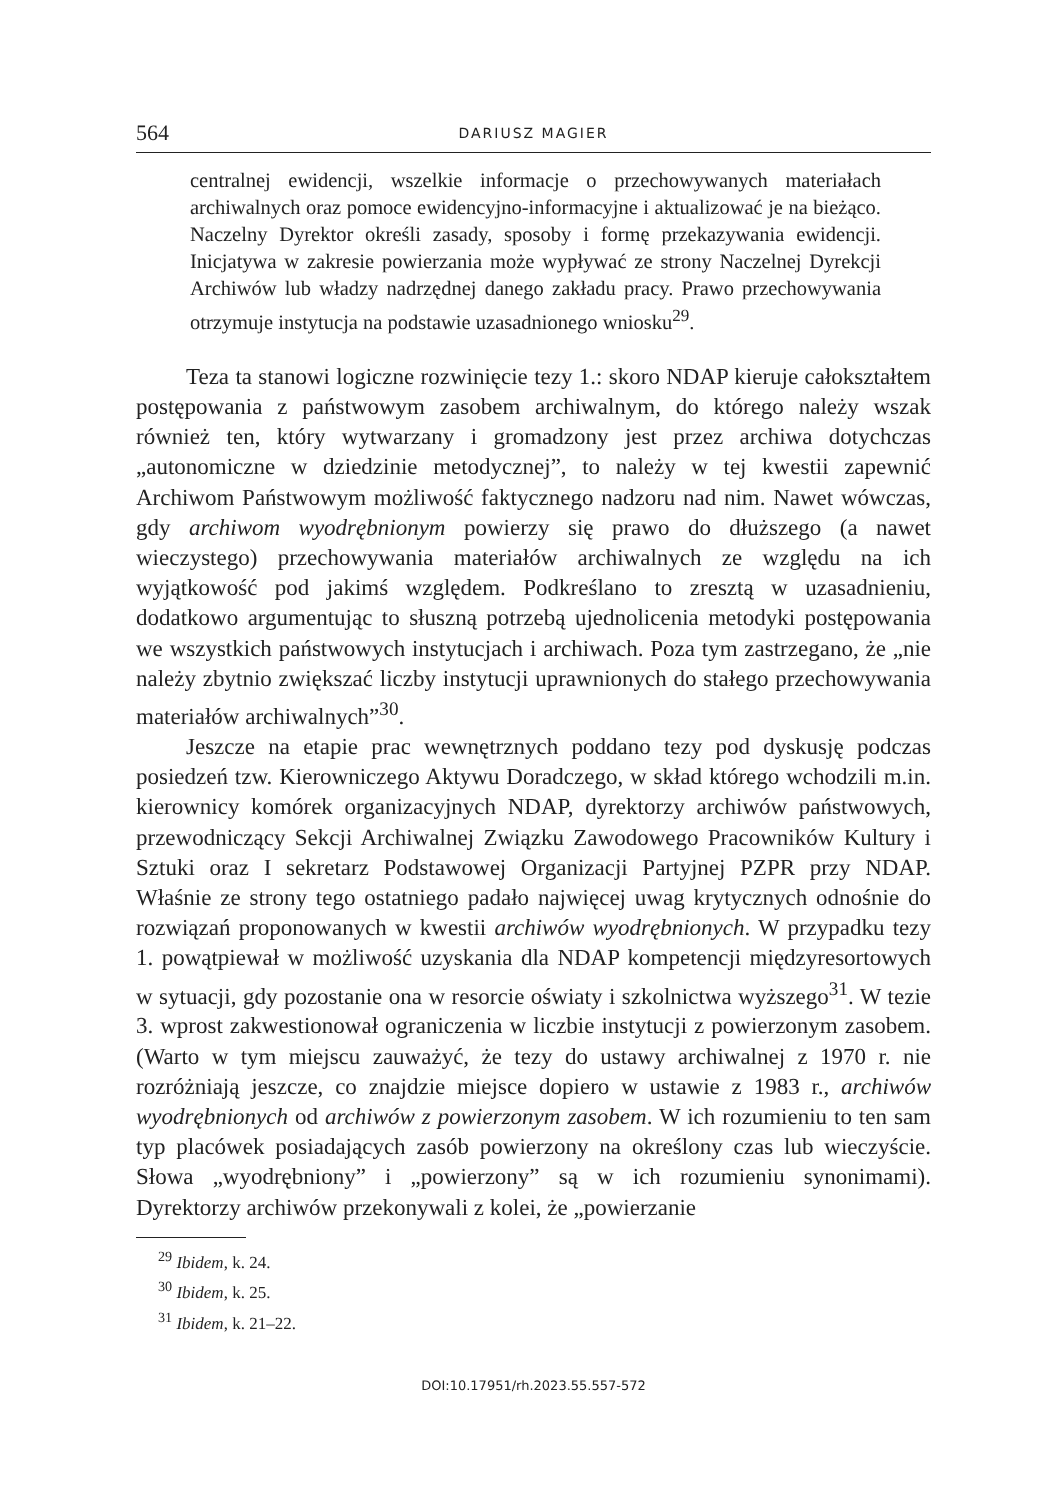564 DARIUSZ MAGIER
centralnej ewidencji, wszelkie informacje o przechowywanych materiałach archiwalnych oraz pomoce ewidencyjno-informacyjne i aktualizować je na bieżąco. Naczelny Dyrektor określi zasady, sposoby i formę przekazywania ewidencji. Inicjatywa w zakresie powierzania może wypływać ze strony Naczelnej Dyrekcji Archiwów lub władzy nadrzędnej danego zakładu pracy. Prawo przechowywania otrzymuje instytucja na podstawie uzasadnionego wniosku<sup>29</sup>.
Teza ta stanowi logiczne rozwinięcie tezy 1.: skoro NDAP kieruje całokształtem postępowania z państwowym zasobem archiwalnym, do którego należy wszak również ten, który wytwarzany i gromadzony jest przez archiwa dotychczas „autonomiczne w dziedzinie metodycznej”, to należy w tej kwestii zapewnić Archiwom Państwowym możliwość faktycznego nadzoru nad nim. Nawet wówczas, gdy archiwom wyodrębnionym powierzy się prawo do dłuższego (a nawet wieczystego) przechowywania materiałów archiwalnych ze względu na ich wyjątkowość pod jakimś względem. Podkreślano to zresztą w uzasadnieniu, dodatkowo argumentując to słuszną potrzebą ujednolicenia metodyki postępowania we wszystkich państwowych instytucjach i archiwach. Poza tym zastrzegano, że „nie należy zbytnio zwiększać liczby instytucji uprawnionych do stałego przechowywania materiałów archiwalnych”<sup>30</sup>.
Jeszcze na etapie prac wewnętrznych poddano tezy pod dyskusję podczas posiedzeń tzw. Kierowniczego Aktywu Doradczego, w skład którego wchodzili m.in. kierownicy komórek organizacyjnych NDAP, dyrektorzy archiwów państwowych, przewodniczący Sekcji Archiwalnej Związku Zawodowego Pracowników Kultury i Sztuki oraz I sekretarz Podstawowej Organizacji Partyjnej PZPR przy NDAP. Właśnie ze strony tego ostatniego padało najwięcej uwag krytycznych odnośnie do rozwiązań proponowanych w kwestii archiwów wyodrębnionych. W przypadku tezy 1. powątpiewał w możliwość uzyskania dla NDAP kompetencji międzyresortowych w sytuacji, gdy pozostanie ona w resorcie oświaty i szkolnictwa wyższego<sup>31</sup>. W tezie 3. wprost zakwestionował ograniczenia w liczbie instytucji z powierzonym zasobem. (Warto w tym miejscu zauważyć, że tezy do ustawy archiwalnej z 1970 r. nie rozróżniają jeszcze, co znajdzie miejsce dopiero w ustawie z 1983 r., archiwów wyodrębnionych od archiwów z powierzonym zasobem. W ich rozumieniu to ten sam typ placówek posiadających zasób powierzony na określony czas lub wieczyście. Słowa „wyodrębniony” i „powierzony” są w ich rozumieniu synonimami). Dyrektorzy archiwów przekonywali z kolei, że „powierzanie
<sup>29</sup> Ibidem, k. 24.
<sup>30</sup> Ibidem, k. 25.
<sup>31</sup> Ibidem, k. 21–22.
DOI:10.17951/rh.2023.55.557-572